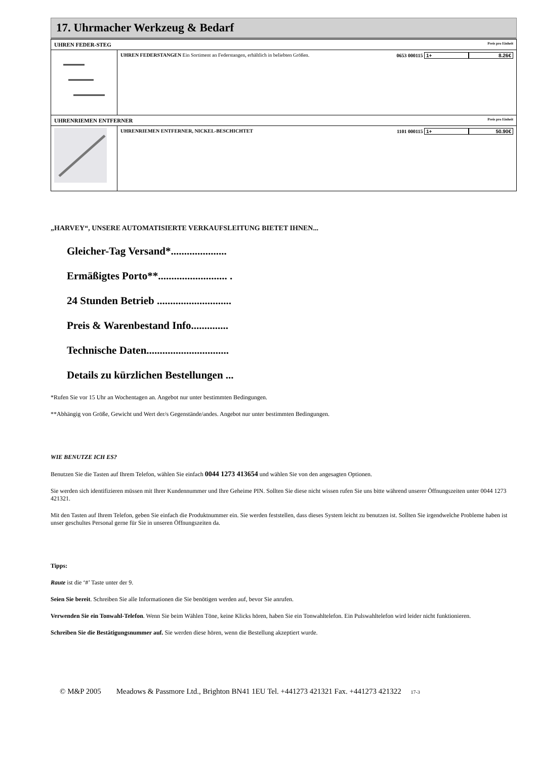17. Uhrmacher Werkzeug & Bedarf
| UHREN FEDER-STEG Preis pro Einheit | |
| | UHREN FEDERSTANGEN Ein Sortiment an Federstangen, erhältlich in beliebten Größen. 0653 000115 1+ 8.26€ |
| UHRENRIEMEN ENTFERNER Preis pro Einheit | |
| | UHRENRIEMEN ENTFERNER, NICKEL-BESCHICHTET 1101 000115 1+ 50.90€ |
„HARVEY“, UNSERE AUTOMATISIERTE VERKAUFSLEITUNG BIETET IHNEN...
Gleicher-Tag Versand*.....................
Ermäßigtes Porto**.......................... .
24 Stunden Betrieb ............................
Preis & Warenbestand Info..............
Technische Daten...............................
Details zu kürzlichen Bestellungen ...
*Rufen Sie vor 15 Uhr an Wochentagen an. Angebot nur unter bestimmten Bedingungen.
**Abhängig von Größe, Gewicht und Wert der/s Gegenstände/andes. Angebot nur unter bestimmten Bedingungen.
WIE BENUTZE ICH ES?
Benutzen Sie die Tasten auf Ihrem Telefon, wählen Sie einfach 0044 1273 413654 und wählen Sie von den angesagten Optionen.
Sie werden sich identifizieren müssen mit Ihrer Kundennummer und Ihre Geheime PIN. Sollten Sie diese nicht wissen rufen Sie uns bitte während unserer Öffnungszeiten unter 0044 1273 421321.
Mit den Tasten auf Ihrem Telefon, geben Sie einfach die Produktnummer ein. Sie werden feststellen, dass dieses System leicht zu benutzen ist. Sollten Sie irgendwelche Probleme haben ist unser geschultes Personal gerne für Sie in unseren Öffnungszeiten da.
Tipps:
Raute ist die ‘#’ Taste unter der 9.
Seien Sie bereit. Schreiben Sie alle Informationen die Sie benötigen werden auf, bevor Sie anrufen.
Verwenden Sie ein Tonwahl-Telefon. Wenn Sie beim Wählen Töne, keine Klicks hören, haben Sie ein Tonwahltelefon. Ein Pulswahltelefon wird leider nicht funktionieren.
Schreiben Sie die Bestätigungsnummer auf. Sie werden diese hören, wenn die Bestellung akzeptiert wurde.
© M&P 2005 Meadows & Passmore Ltd., Brighton BN41 1EU Tel. +441273 421321 Fax. +441273 421322 17-3